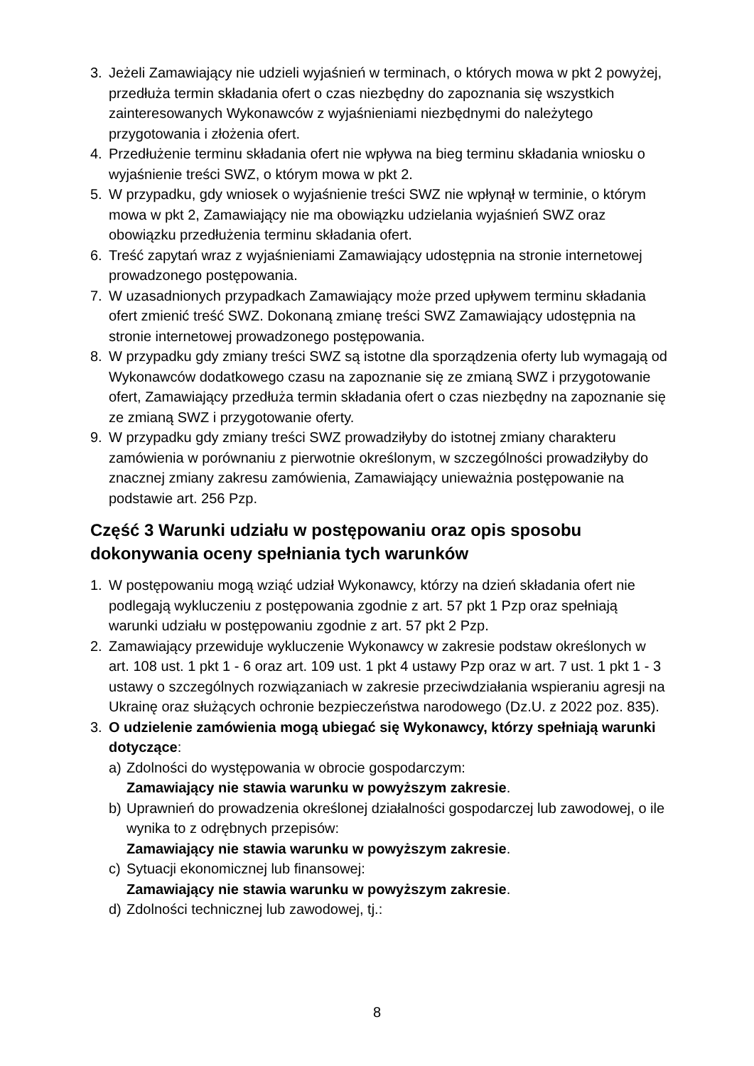3. Jeżeli Zamawiający nie udzieli wyjaśnień w terminach, o których mowa w pkt 2 powyżej, przedłuża termin składania ofert o czas niezbędny do zapoznania się wszystkich zainteresowanych Wykonawców z wyjaśnieniami niezbędnymi do należytego przygotowania i złożenia ofert.
4. Przedłużenie terminu składania ofert nie wpływa na bieg terminu składania wniosku o wyjaśnienie treści SWZ, o którym mowa w pkt 2.
5. W przypadku, gdy wniosek o wyjaśnienie treści SWZ nie wpłynął w terminie, o którym mowa w pkt 2, Zamawiający nie ma obowiązku udzielania wyjaśnień SWZ oraz obowiązku przedłużenia terminu składania ofert.
6. Treść zapytań wraz z wyjaśnieniami Zamawiający udostępnia na stronie internetowej prowadzonego postępowania.
7. W uzasadnionych przypadkach Zamawiający może przed upływem terminu składania ofert zmienić treść SWZ. Dokonaną zmianę treści SWZ Zamawiający udostępnia na stronie internetowej prowadzonego postępowania.
8. W przypadku gdy zmiany treści SWZ są istotne dla sporządzenia oferty lub wymagają od Wykonawców dodatkowego czasu na zapoznanie się ze zmianą SWZ i przygotowanie ofert, Zamawiający przedłuża termin składania ofert o czas niezbędny na zapoznanie się ze zmianą SWZ i przygotowanie oferty.
9. W przypadku gdy zmiany treści SWZ prowadziłyby do istotnej zmiany charakteru zamówienia w porównaniu z pierwotnie określonym, w szczególności prowadziłyby do znacznej zmiany zakresu zamówienia, Zamawiający unieważnia postępowanie na podstawie art. 256 Pzp.
Część 3 Warunki udziału w postępowaniu oraz opis sposobu dokonywania oceny spełniania tych warunków
1. W postępowaniu mogą wziąć udział Wykonawcy, którzy na dzień składania ofert nie podlegają wykluczeniu z postępowania zgodnie z art. 57 pkt 1 Pzp oraz spełniają warunki udziału w postępowaniu zgodnie z art. 57 pkt 2 Pzp.
2. Zamawiający przewiduje wykluczenie Wykonawcy w zakresie podstaw określonych w art. 108 ust. 1 pkt 1 - 6 oraz art. 109 ust. 1 pkt 4 ustawy Pzp oraz w art. 7 ust. 1 pkt 1 - 3 ustawy o szczególnych rozwiązaniach w zakresie przeciwdziałania wspieraniu agresji na Ukrainę oraz służących ochronie bezpieczeństwa narodowego (Dz.U. z 2022 poz. 835).
3. O udzielenie zamówienia mogą ubiegać się Wykonawcy, którzy spełniają warunki dotyczące:
a) Zdolności do występowania w obrocie gospodarczym:
Zamawiający nie stawia warunku w powyższym zakresie.
b) Uprawnień do prowadzenia określonej działalności gospodarczej lub zawodowej, o ile wynika to z odrębnych przepisów:
Zamawiający nie stawia warunku w powyższym zakresie.
c) Sytuacji ekonomicznej lub finansowej:
Zamawiający nie stawia warunku w powyższym zakresie.
d) Zdolności technicznej lub zawodowej, tj.:
8